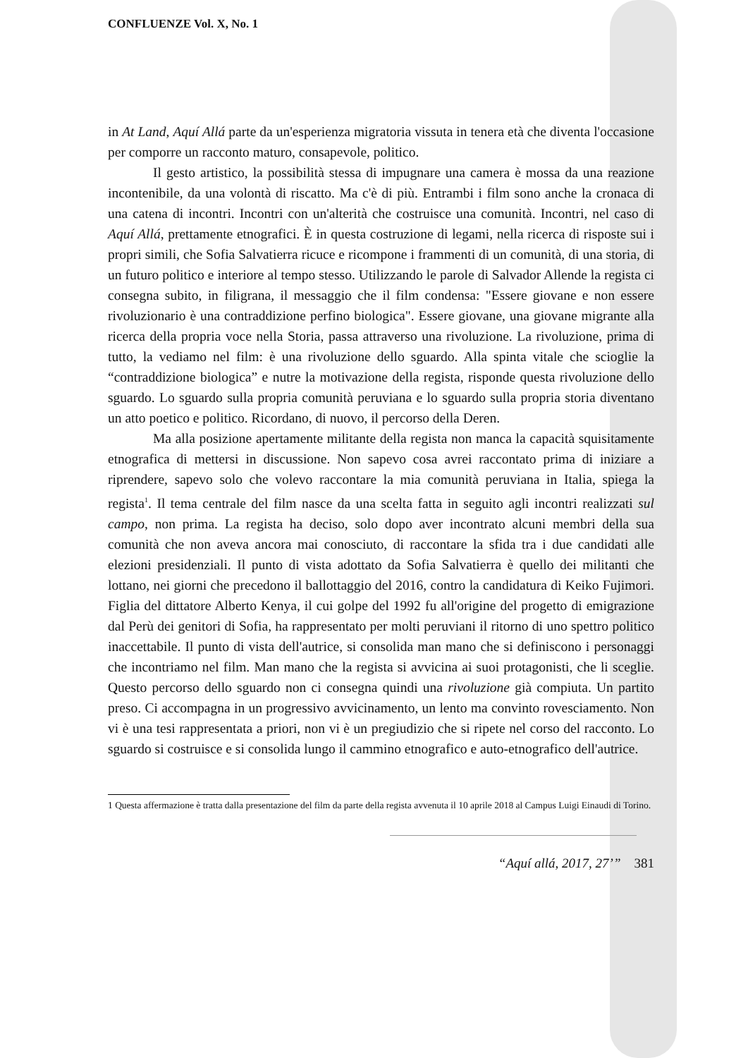CONFLUENZE Vol. X, No. 1
in At Land, Aquí Allá parte da un'esperienza migratoria vissuta in tenera età che diventa l'occasione per comporre un racconto maturo, consapevole, politico.
Il gesto artistico, la possibilità stessa di impugnare una camera è mossa da una reazione incontenibile, da una volontà di riscatto. Ma c'è di più. Entrambi i film sono anche la cronaca di una catena di incontri. Incontri con un'alterità che costruisce una comunità. Incontri, nel caso di Aquí Allá, prettamente etnografici. È in questa costruzione di legami, nella ricerca di risposte sui i propri simili, che Sofia Salvatierra ricuce e ricompone i frammenti di un comunità, di una storia, di un futuro politico e interiore al tempo stesso. Utilizzando le parole di Salvador Allende la regista ci consegna subito, in filigrana, il messaggio che il film condensa: "Essere giovane e non essere rivoluzionario è una contraddizione perfino biologica". Essere giovane, una giovane migrante alla ricerca della propria voce nella Storia, passa attraverso una rivoluzione. La rivoluzione, prima di tutto, la vediamo nel film: è una rivoluzione dello sguardo. Alla spinta vitale che scioglie la “contraddizione biologica” e nutre la motivazione della regista, risponde questa rivoluzione dello sguardo. Lo sguardo sulla propria comunità peruviana e lo sguardo sulla propria storia diventano un atto poetico e politico. Ricordano, di nuovo, il percorso della Deren.
Ma alla posizione apertamente militante della regista non manca la capacità squisitamente etnografica di mettersi in discussione. Non sapevo cosa avrei raccontato prima di iniziare a riprendere, sapevo solo che volevo raccontare la mia comunità peruviana in Italia, spiega la regista<sup>1</sup>. Il tema centrale del film nasce da una scelta fatta in seguito agli incontri realizzati sul campo, non prima. La regista ha deciso, solo dopo aver incontrato alcuni membri della sua comunità che non aveva ancora mai conosciuto, di raccontare la sfida tra i due candidati alle elezioni presidenziali. Il punto di vista adottato da Sofia Salvatierra è quello dei militanti che lottano, nei giorni che precedono il ballottaggio del 2016, contro la candidatura di Keiko Fujimori. Figlia del dittatore Alberto Kenya, il cui golpe del 1992 fu all'origine del progetto di emigrazione dal Perù dei genitori di Sofia, ha rappresentato per molti peruviani il ritorno di uno spettro politico inaccettabile. Il punto di vista dell'autrice, si consolida man mano che si definiscono i personaggi che incontriamo nel film. Man mano che la regista si avvicina ai suoi protagonisti, che li sceglie. Questo percorso dello sguardo non ci consegna quindi una rivoluzione già compiuta. Un partito preso. Ci accompagna in un progressivo avvicinamento, un lento ma convinto rovesciamento. Non vi è una tesi rappresentata a priori, non vi è un pregiudizio che si ripete nel corso del racconto. Lo sguardo si costruisce e si consolida lungo il cammino etnografico e auto-etnografico dell'autrice.
1 Questa affermazione è tratta dalla presentazione del film da parte della regista avvenuta il 10 aprile 2018 al Campus Luigi Einaudi di Torino.
“Aquí allá, 2017, 27’” 381